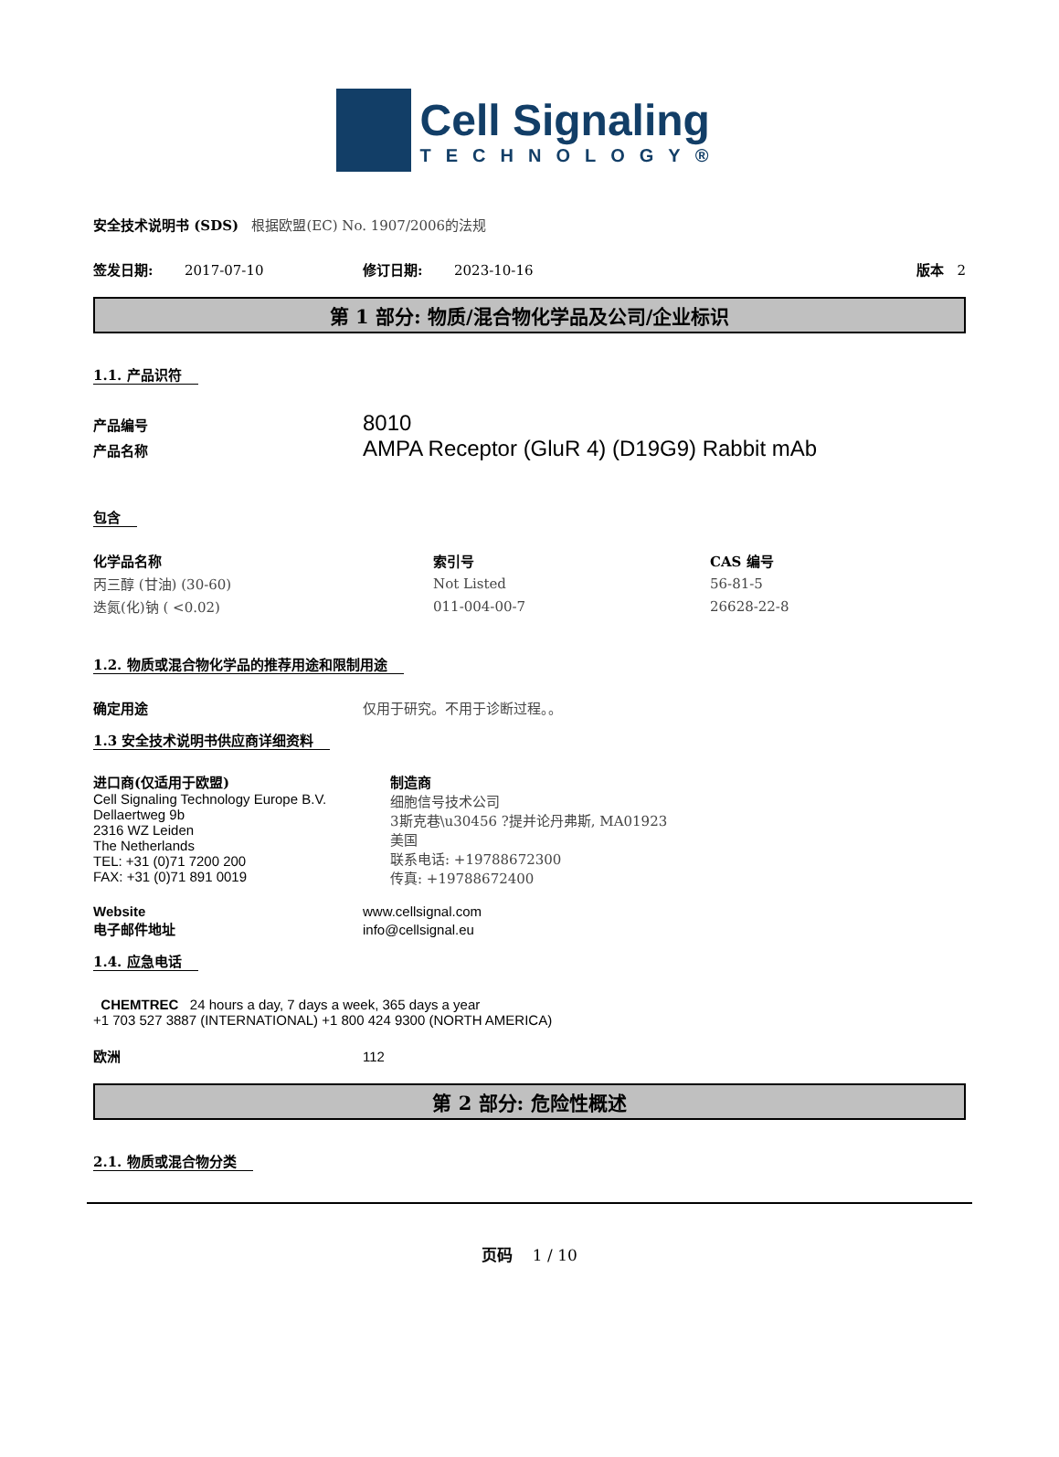Cell Signaling
TECHNOLOGY®
安全技术说明书 (SDS) 根据欧盟(EC) No. 1907/2006的法规
签发日期: 2017-07-10 修订日期: 2023-10-16 版本 2
第 1 部分: 物质/混合物化学品及公司/企业标识
1.1. 产品识符
产品编号 8010
产品名称 AMPA Receptor (GluR 4) (D19G9) Rabbit mAb
包含
| 化学品名称 | 索引号 | CAS 编号 |
| --- | --- | --- |
| 丙三醇 (甘油) (30-60) | Not Listed | 56-81-5 |
| 迭氮(化)钠 ( <0.02) | 011-004-00-7 | 26628-22-8 |
1.2. 物质或混合物化学品的推荐用途和限制用途
确定用途 仅用于研究。不用于诊断过程。。
1.3 安全技术说明书供应商详细资料
进口商(仅适用于欧盟)
Cell Signaling Technology Europe B.V.
Dellaertweg 9b
2316 WZ Leiden
The Netherlands
TEL: +31 (0)71 7200 200
FAX: +31 (0)71 891 0019
制造商
细胞信号技术公司
3斯克巷\u30456 ?提并论丹弗斯, MA01923
美国
联系电话: +19788672300
传真: +19788672400
Website www.cellsignal.com
电子邮件地址 info@cellsignal.eu
1.4. 应急电话
CHEMTREC 24 hours a day, 7 days a week, 365 days a year
+1 703 527 3887 (INTERNATIONAL) +1 800 424 9300 (NORTH AMERICA)
欧洲 112
第 2 部分: 危险性概述
2.1. 物质或混合物分类
页码 1 / 10